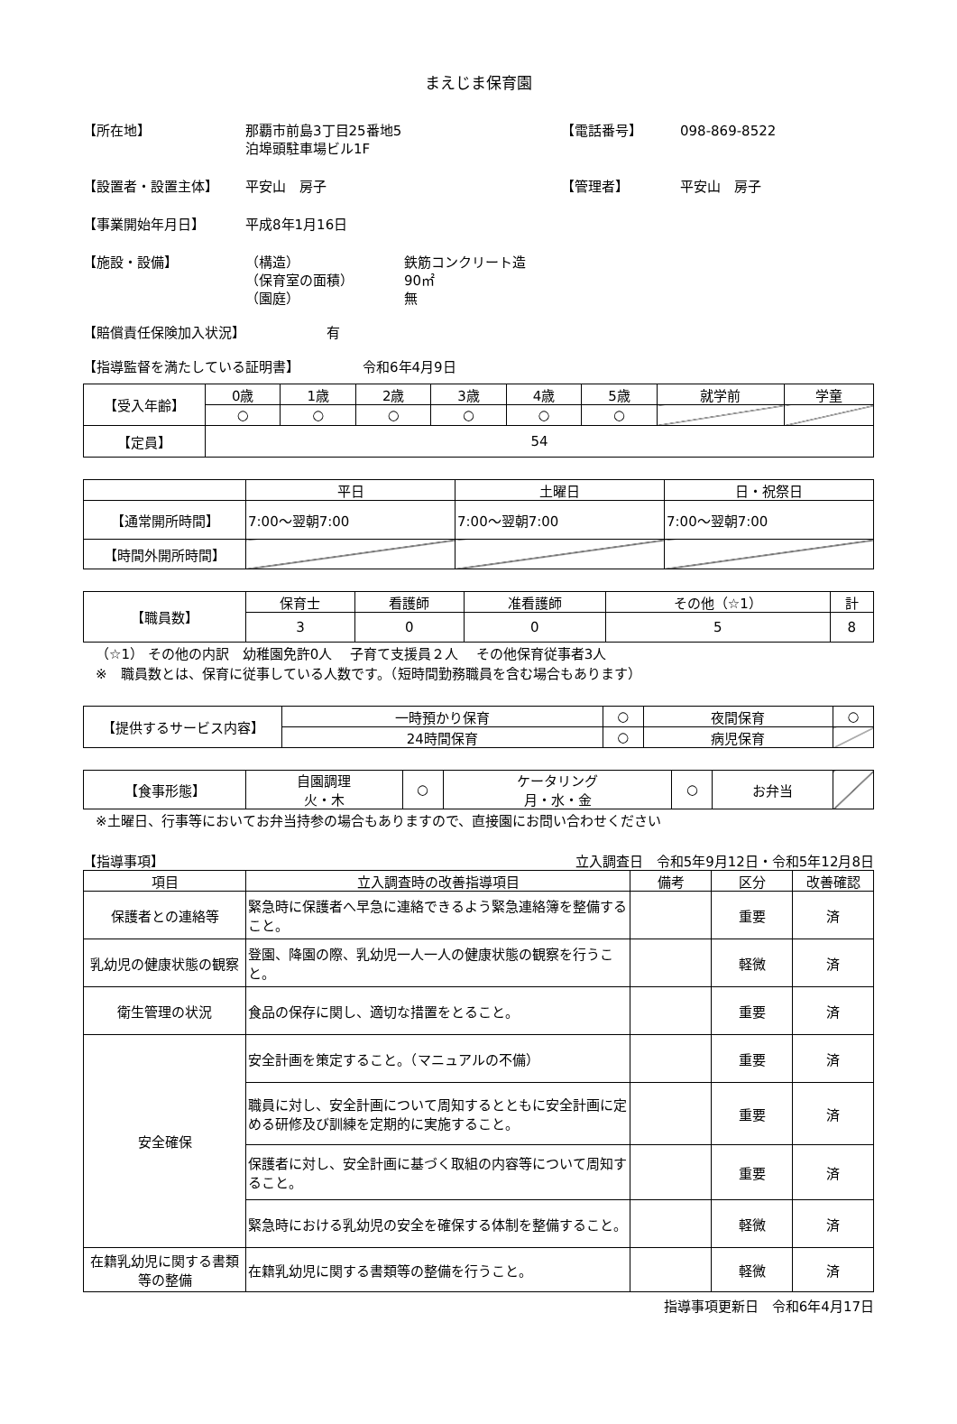まえじま保育園
【所在地】 那覇市前島3丁目25番地5
泊埠頭駐車場ビル1F
【電話番号】 098-869-8522
【設置者・設置主体】 平安山　房子 【管理者】 平安山　房子
【事業開始年月日】 平成8年1月16日
【施設・設備】 （構造）
（保育室の面積）
（園庭）
鉄筋コンクリート造
90㎡
無
【賠償責任保険加入状況】 有
【指導監督を満たしている証明書】 令和6年4月9日
| 【受入年齢】 | 0歳 | 1歳 | 2歳 | 3歳 | 4歳 | 5歳 | 就学前 | 学童 |
| | ○ | ○ | ○ | ○ | ○ | ○ | | |
| 【定員】 | 54 | | | | | | | |
| | 平日 | 土曜日 | 日・祝祭日 |
| 【通常開所時間】 | 7:00～翌朝7:00 | 7:00～翌朝7:00 | 7:00～翌朝7:00 |
| 【時間外開所時間】 | | | |
| 【職員数】 | 保育士 | 看護師 | 准看護師 | その他（☆1） | 計 |
| | 3 | 0 | 0 | 5 | 8 |
（☆1） その他の内訳　幼稚園免許0人　 子育て支援員２人　 その他保育従事者3人
※　職員数とは、保育に従事している人数です。（短時間勤務職員を含む場合もあります）
| 【提供するサービス内容】 | 一時預かり保育 | ○ | 夜間保育 | ○ |
| | 24時間保育 | ○ | 病児保育 | |
| 【食事形態】 | 自園調理 火・木 | ○ | ケータリング 月・水・金 | ○ | お弁当 | |
※土曜日、行事等においてお弁当持参の場合もありますので、直接園にお問い合わせください
【指導事項】 立入調査日　令和5年9月12日・令和5年12月8日
| 項目 | 立入調査時の改善指導項目 | 備考 | 区分 | 改善確認 |
| 保護者との連絡等 | 緊急時に保護者へ早急に連絡できるよう緊急連絡簿を整備すること。 | | 重要 | 済 |
| 乳幼児の健康状態の観察 | 登園、降園の際、乳幼児一人一人の健康状態の観察を行うこと。 | | 軽微 | 済 |
| 衛生管理の状況 | 食品の保存に関し、適切な措置をとること。 | | 重要 | 済 |
| 安全確保 | 安全計画を策定すること。（マニュアルの不備） | | 重要 | 済 |
| | 職員に対し、安全計画について周知するとともに安全計画に定める研修及び訓練を定期的に実施すること。 | | 重要 | 済 |
| | 保護者に対し、安全計画に基づく取組の内容等について周知すること。 | | 重要 | 済 |
| | 緊急時における乳幼児の安全を確保する体制を整備すること。 | | 軽微 | 済 |
| 在籍乳幼児に関する書類等の整備 | 在籍乳幼児に関する書類等の整備を行うこと。 | | 軽微 | 済 |
指導事項更新日　令和6年4月17日